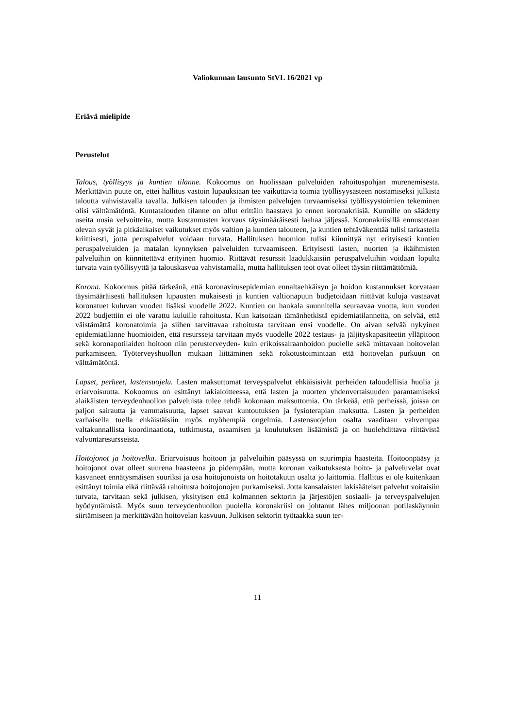Valiokunnan lausunto StVL 16/2021 vp
Eriävä mielipide
Perustelut
Talous, työllisyys ja kuntien tilanne. Kokoomus on huolissaan palveluiden rahoituspohjan murenemisesta. Merkittävin puute on, ettei hallitus vastoin lupauksiaan tee vaikuttavia toimia työllisyysasteen nostamiseksi julkista taloutta vahvistavalla tavalla. Julkisen talouden ja ihmisten palvelujen turvaamiseksi työllisyystoimien tekeminen olisi välttämätöntä. Kuntatalouden tilanne on ollut erittäin haastava jo ennen koronakriisiä. Kunnille on säädetty useita uusia velvoitteita, mutta kustannusten korvaus täysimääräisesti laahaa jäljessä. Koronakriisillä ennustetaan olevan syvät ja pitkäaikaiset vaikutukset myös valtion ja kuntien talouteen, ja kuntien tehtäväkenttää tulisi tarkastella kriittisesti, jotta peruspalvelut voidaan turvata. Hallituksen huomion tulisi kiinnittyä nyt erityisesti kuntien peruspalveluiden ja matalan kynnyksen palveluiden turvaamiseen. Erityisesti lasten, nuorten ja ikäihmisten palveluihin on kiinnitettävä erityinen huomio. Riittävät resurssit laadukkaisiin peruspalveluihin voidaan lopulta turvata vain työllisyyttä ja talouskasvua vahvistamalla, mutta hallituksen teot ovat olleet täysin riittämättömiä.
Korona. Kokoomus pitää tärkeänä, että koronavirusepidemian ennaltaehkäisyn ja hoidon kustannukset korvataan täysimääräisesti hallituksen lupausten mukaisesti ja kuntien valtionapuun budjetoidaan riittävät kuluja vastaavat koronatuet kuluvan vuoden lisäksi vuodelle 2022. Kuntien on hankala suunnitella seuraavaa vuotta, kun vuoden 2022 budjettiin ei ole varattu kuluille rahoitusta. Kun katsotaan tämänhetkistä epidemiatilannetta, on selvää, että väistämättä koronatoimia ja siihen tarvittavaa rahoitusta tarvitaan ensi vuodelle. On aivan selvää nykyinen epidemiatilanne huomioiden, että resursseja tarvitaan myös vuodelle 2022 testaus- ja jäljityskapasiteetin ylläpitoon sekä koronapotilaiden hoitoon niin perusterveyden- kuin erikoissairaanhoidon puolelle sekä mittavaan hoitovelan purkamiseen. Työterveyshuollon mukaan liittäminen sekä rokotustoimintaan että hoitovelan purkuun on välttämätöntä.
Lapset, perheet, lastensuojelu. Lasten maksuttomat terveyspalvelut ehkäisisivät perheiden taloudellisia huolia ja eriarvoisuutta. Kokoomus on esittänyt lakialoitteessa, että lasten ja nuorten yhdenvertaisuuden parantamiseksi alaikäisten terveydenhuollon palveluista tulee tehdä kokonaan maksuttomia. On tärkeää, että perheissä, joissa on paljon sairautta ja vammaisuutta, lapset saavat kuntoutuksen ja fysioterapian maksutta. Lasten ja perheiden varhaisella tuella ehkäistäisiin myös myöhempiä ongelmia. Lastensuojelun osalta vaaditaan vahvempaa valtakunnallista koordinaatiota, tutkimusta, osaamisen ja koulutuksen lisäämistä ja on huolehdittava riittävistä valvontaresursseista.
Hoitojonot ja hoitovelka. Eriarvoisuus hoitoon ja palveluihin pääsyssä on suurimpia haasteita. Hoitoonpääsy ja hoitojonot ovat olleet suurena haasteena jo pidempään, mutta koronan vaikutuksesta hoito- ja palveluvelat ovat kasvaneet ennätysmäisen suuriksi ja osa hoitojonoista on hoitotakuun osalta jo laittomia. Hallitus ei ole kuitenkaan esittänyt toimia eikä riittävää rahoitusta hoitojonojen purkamiseksi. Jotta kansalaisten lakisääteiset palvelut voitaisiin turvata, tarvitaan sekä julkisen, yksityisen että kolmannen sektorin ja järjestöjen sosiaali- ja terveyspalvelujen hyödyntämistä. Myös suun terveydenhuollon puolella koronakriisi on johtanut lähes miljoonan potilaskäynnin siirtämiseen ja merkittävään hoitovelan kasvuun. Julkisen sektorin työtaakka suun ter-
11